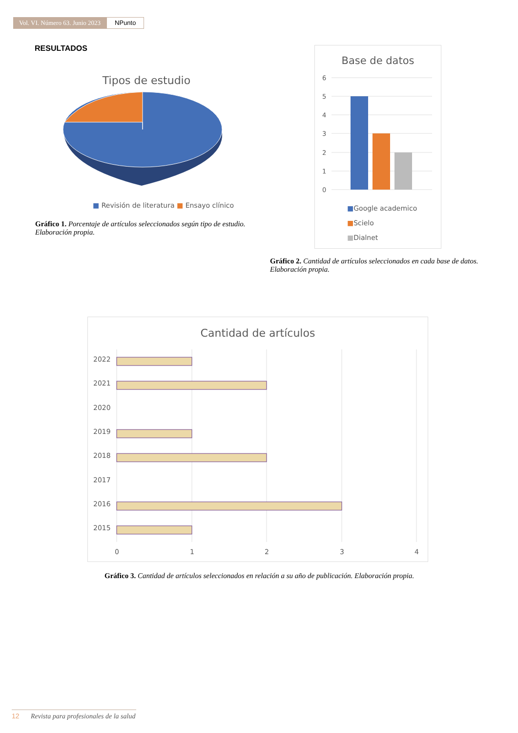Vol. VI. Número 63. Junio 2023 NPunto
RESULTADOS
Tipos de estudio
■ Revisión de literatura ■ Ensayo clínico
Gráfico 1. Porcentaje de artículos seleccionados según tipo de estudio. Elaboración propia.
Base de datos
6
5
4
3
2
1
0
■Google academico
■Scielo
■Dialnet
Gráfico 2. Cantidad de artículos seleccionados en cada base de datos. Elaboración propia.
Cantidad de artículos
2022
2021
2020
2019
2018
2017
2016
2015
0
1
2
3
4
Gráfico 3. Cantidad de artículos seleccionados en relación a su año de publicación. Elaboración propia.
12 Revista para profesionales de la salud